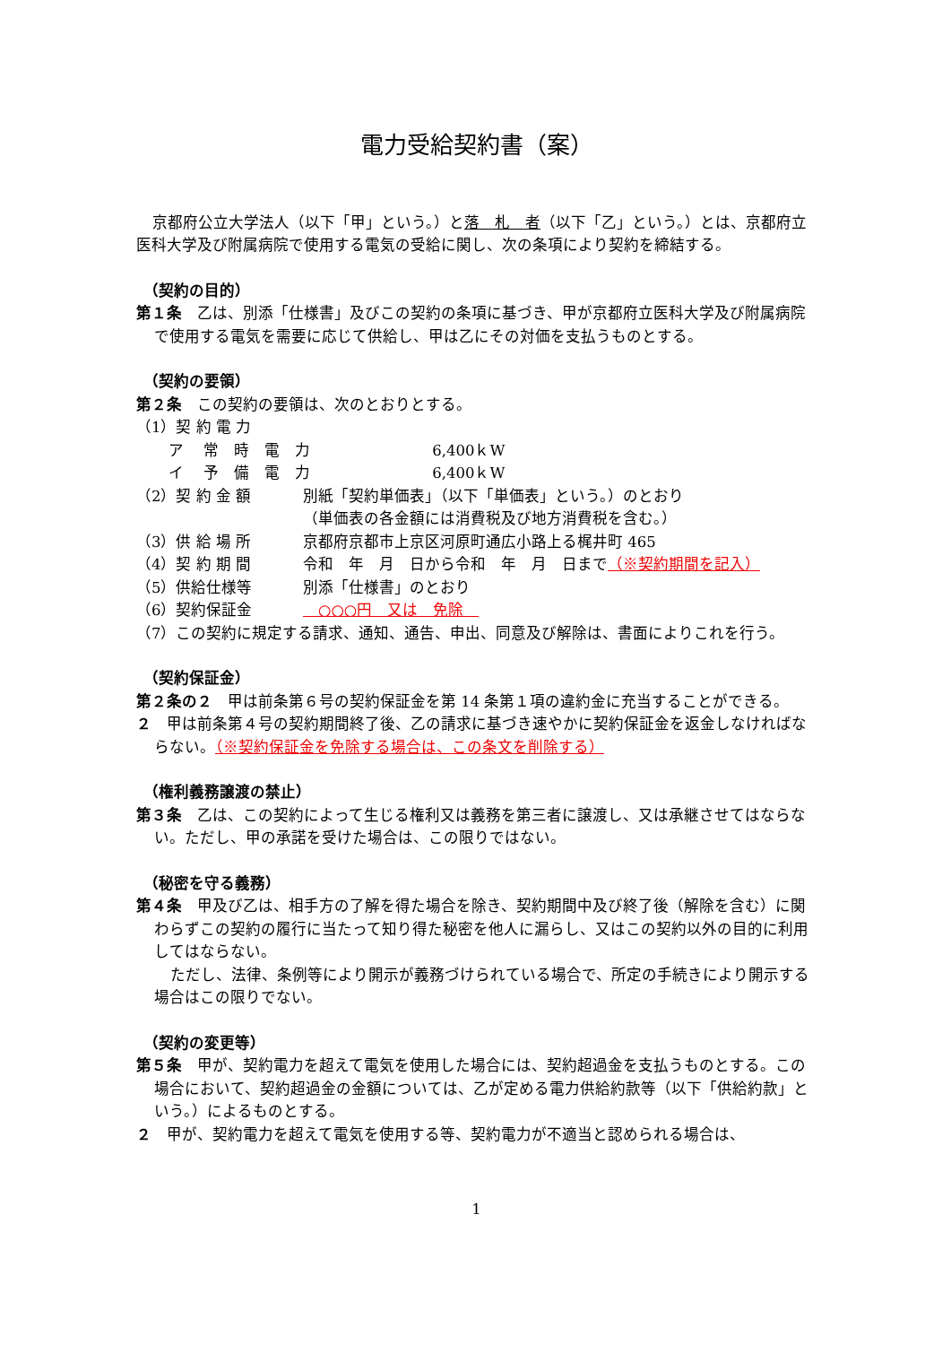電力受給契約書（案）
京都府公立大学法人（以下「甲」という。）と落　札　者（以下「乙」という。）とは、京都府立医科大学及び附属病院で使用する電気の受給に関し、次の条項により契約を締結する。
（契約の目的）
第１条　乙は、別添「仕様書」及びこの契約の条項に基づき、甲が京都府立医科大学及び附属病院で使用する電気を需要に応じて供給し、甲は乙にその対価を支払うものとする。
（契約の要領）
第２条　この契約の要領は、次のとおりとする。
（1）契 約 電 力
ア　 常　時　電　力　　　　　　　　6,400ｋW
イ　 予　備　電　力　　　　　　　　6,400ｋW
（2）契 約 金 額 別紙「契約単価表」（以下「単価表」という。）のとおり
（単価表の各金額には消費税及び地方消費税を含む。）
（3）供 給 場 所 京都府京都市上京区河原町通広小路上る梶井町 465
（4）契 約 期 間 令和　年　月　日から令和　年　月　日まで（※契約期間を記入）
（5）供給仕様等 別添「仕様書」のとおり
（6）契約保証金　○○○円　又は　免除　
（7）この契約に規定する請求、通知、通告、申出、同意及び解除は、書面によりこれを行う。
（契約保証金）
第２条の２　甲は前条第６号の契約保証金を第 14 条第１項の違約金に充当することができる。
２　甲は前条第４号の契約期間終了後、乙の請求に基づき速やかに契約保証金を返金しなければならない。（※契約保証金を免除する場合は、この条文を削除する）
（権利義務譲渡の禁止）
第３条　乙は、この契約によって生じる権利又は義務を第三者に譲渡し、又は承継させてはならない。ただし、甲の承諾を受けた場合は、この限りではない。
（秘密を守る義務）
第４条　甲及び乙は、相手方の了解を得た場合を除き、契約期間中及び終了後（解除を含む）に関わらずこの契約の履行に当たって知り得た秘密を他人に漏らし、又はこの契約以外の目的に利用してはならない。
ただし、法律、条例等により開示が義務づけられている場合で、所定の手続きにより開示する場合はこの限りでない。
（契約の変更等）
第５条　甲が、契約電力を超えて電気を使用した場合には、契約超過金を支払うものとする。この場合において、契約超過金の金額については、乙が定める電力供給約款等（以下「供給約款」という。）によるものとする。
２　甲が、契約電力を超えて電気を使用する等、契約電力が不適当と認められる場合は、
1